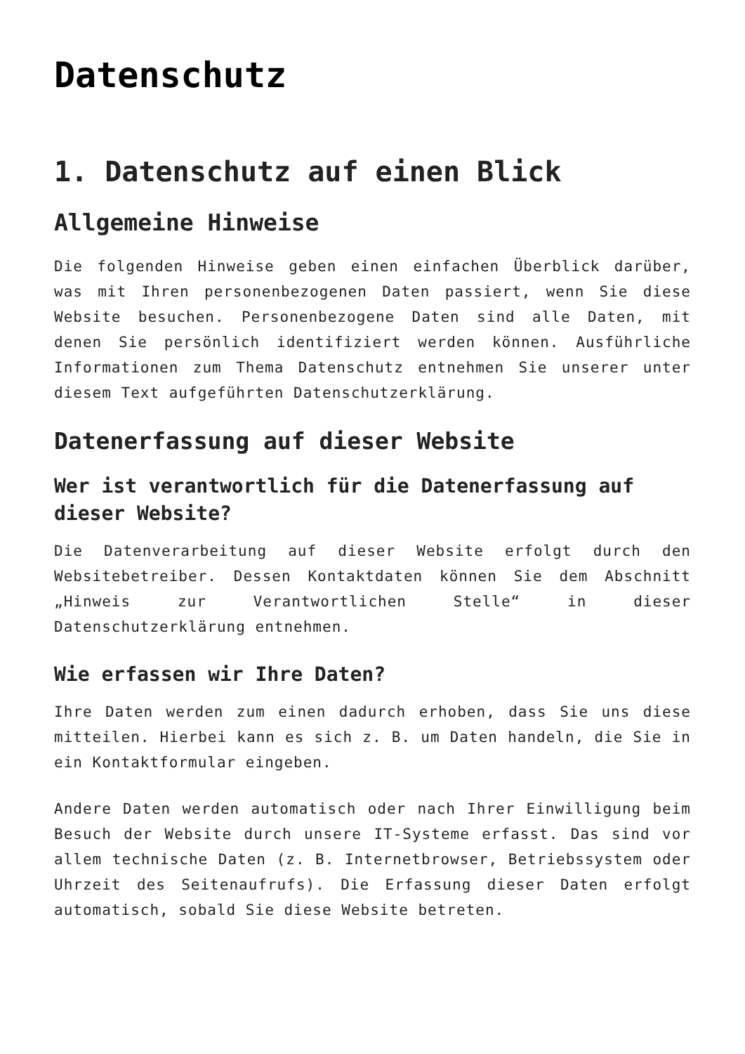Datenschutz
1. Datenschutz auf einen Blick
Allgemeine Hinweise
Die folgenden Hinweise geben einen einfachen Überblick darüber, was mit Ihren personenbezogenen Daten passiert, wenn Sie diese Website besuchen. Personenbezogene Daten sind alle Daten, mit denen Sie persönlich identifiziert werden können. Ausführliche Informationen zum Thema Datenschutz entnehmen Sie unserer unter diesem Text aufgeführten Datenschutzerklärung.
Datenerfassung auf dieser Website
Wer ist verantwortlich für die Datenerfassung auf dieser Website?
Die Datenverarbeitung auf dieser Website erfolgt durch den Websitebetreiber. Dessen Kontaktdaten können Sie dem Abschnitt „Hinweis zur Verantwortlichen Stelle“ in dieser Datenschutzerklärung entnehmen.
Wie erfassen wir Ihre Daten?
Ihre Daten werden zum einen dadurch erhoben, dass Sie uns diese mitteilen. Hierbei kann es sich z. B. um Daten handeln, die Sie in ein Kontaktformular eingeben.
Andere Daten werden automatisch oder nach Ihrer Einwilligung beim Besuch der Website durch unsere IT-Systeme erfasst. Das sind vor allem technische Daten (z. B. Internetbrowser, Betriebssystem oder Uhrzeit des Seitenaufrufs). Die Erfassung dieser Daten erfolgt automatisch, sobald Sie diese Website betreten.